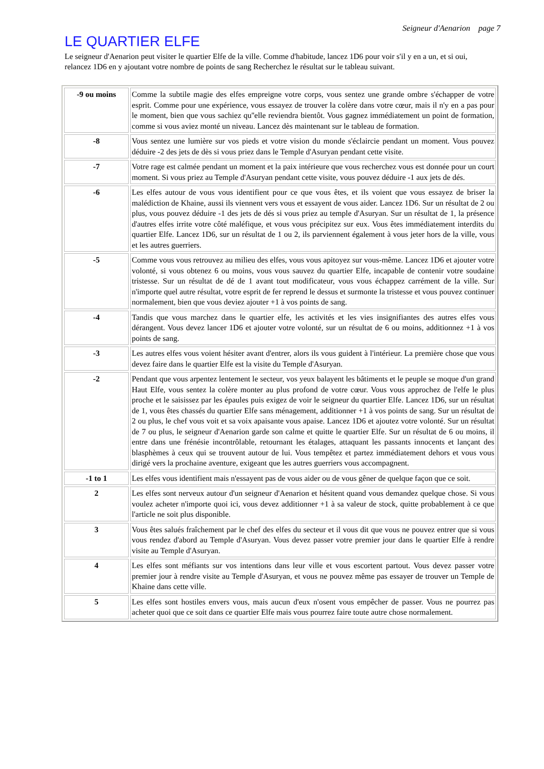Seigneur d'Aenarion page 7
LE QUARTIER ELFE
Le seigneur d'Aenarion peut visiter le quartier Elfe de la ville. Comme d'habitude, lancez 1D6 pour voir s'il y en a un, et si oui, relancez 1D6 en y ajoutant votre nombre de points de sang Recherchez le résultat sur le tableau suivant.
| -9 ou moins | Comme la subtile magie des elfes empreigne votre corps, vous sentez une grande ombre s'échapper de votre esprit. Comme pour une expérience, vous essayez de trouver la colère dans votre cœur, mais il n'y en a pas pour le moment, bien que vous sachiez qu''elle reviendra bientôt. Vous gagnez immédiatement un point de formation, comme si vous aviez monté un niveau. Lancez dès maintenant sur le tableau de formation. |
| -8 | Vous sentez une lumière sur vos pieds et votre vision du monde s'éclaircie pendant un moment. Vous pouvez déduire -2 des jets de dès si vous priez dans le Temple d'Asuryan pendant cette visite. |
| -7 | Votre rage est calmée pendant un moment et la paix intérieure que vous recherchez vous est donnée pour un court moment. Si vous priez au Temple d'Asuryan pendant cette visite, vous pouvez déduire -1 aux jets de dés. |
| -6 | Les elfes autour de vous vous identifient pour ce que vous êtes, et ils voient que vous essayez de briser la malédiction de Khaine, aussi ils viennent vers vous et essayent de vous aider. Lancez 1D6. Sur un résultat de 2 ou plus, vous pouvez déduire -1 des jets de dés si vous priez au temple d'Asuryan. Sur un résultat de 1, la présence d'autres elfes irrite votre côté maléfique, et vous vous précipitez sur eux. Vous êtes immédiatement interdits du quartier Elfe. Lancez 1D6, sur un résultat de 1 ou 2, ils parviennent également à vous jeter hors de la ville, vous et les autres guerriers. |
| -5 | Comme vous vous retrouvez au milieu des elfes, vous vous apitoyez sur vous-même. Lancez 1D6 et ajouter votre volonté, si vous obtenez 6 ou moins, vous vous sauvez du quartier Elfe, incapable de contenir votre soudaine tristesse. Sur un résultat de dé de 1 avant tout modificateur, vous vous échappez carrément de la ville. Sur n'importe quel autre résultat, votre esprit de fer reprend le dessus et surmonte la tristesse et vous pouvez continuer normalement, bien que vous deviez ajouter +1 à vos points de sang. |
| -4 | Tandis que vous marchez dans le quartier elfe, les activités et les vies insignifiantes des autres elfes vous dérangent. Vous devez lancer 1D6 et ajouter votre volonté, sur un résultat de 6 ou moins, additionnez +1 à vos points de sang. |
| -3 | Les autres elfes vous voient hésiter avant d'entrer, alors ils vous guident à l'intérieur. La première chose que vous devez faire dans le quartier Elfe est la visite du Temple d'Asuryan. |
| -2 | Pendant que vous arpentez lentement le secteur, vos yeux balayent les bâtiments et le peuple se moque d'un grand Haut Elfe, vous sentez la colère monter au plus profond de votre cœur. Vous vous approchez de l'elfe le plus proche et le saisissez par les épaules puis exigez de voir le seigneur du quartier Elfe. Lancez 1D6, sur un résultat de 1, vous êtes chassés du quartier Elfe sans ménagement, additionner +1 à vos points de sang. Sur un résultat de 2 ou plus, le chef vous voit et sa voix apaisante vous apaise. Lancez 1D6 et ajoutez votre volonté. Sur un résultat de 7 ou plus, le seigneur d'Aenarion garde son calme et quitte le quartier Elfe. Sur un résultat de 6 ou moins, il entre dans une frénésie incontrôlable, retournant les étalages, attaquant les passants innocents et lançant des blasphèmes à ceux qui se trouvent autour de lui. Vous tempêtez et partez immédiatement dehors et vous vous dirigé vers la prochaine aventure, exigeant que les autres guerriers vous accompagnent. |
| -1 to 1 | Les elfes vous identifient mais n'essayent pas de vous aider ou de vous gêner de quelque façon que ce soit. |
| 2 | Les elfes sont nerveux autour d'un seigneur d'Aenarion et hésitent quand vous demandez quelque chose. Si vous voulez acheter n'importe quoi ici, vous devez additionner +1 à sa valeur de stock, quitte probablement à ce que l'article ne soit plus disponible. |
| 3 | Vous êtes salués fraîchement par le chef des elfes du secteur et il vous dit que vous ne pouvez entrer que si vous vous rendez d'abord au Temple d'Asuryan. Vous devez passer votre premier jour dans le quartier Elfe à rendre visite au Temple d'Asuryan. |
| 4 | Les elfes sont méfiants sur vos intentions dans leur ville et vous escortent partout. Vous devez passer votre premier jour à rendre visite au Temple d'Asuryan, et vous ne pouvez même pas essayer de trouver un Temple de Khaine dans cette ville. |
| 5 | Les elfes sont hostiles envers vous, mais aucun d'eux n'osent vous empêcher de passer. Vous ne pourrez pas acheter quoi que ce soit dans ce quartier Elfe mais vous pourrez faire toute autre chose normalement. |